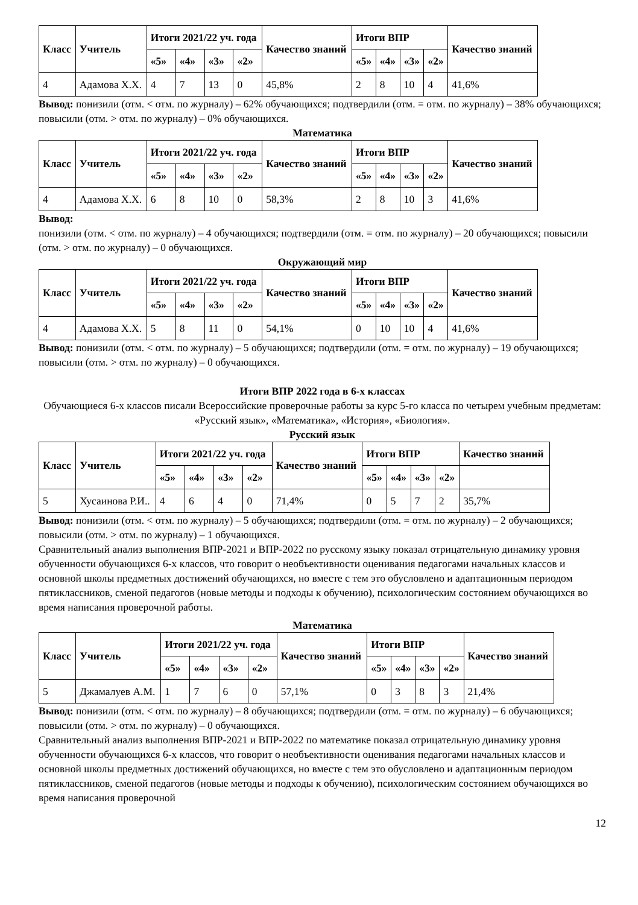| Класс | Учитель | Итоги 2021/22 уч. года | | | | Качество знаний | Итоги ВПР | | | | Качество знаний |
| --- | --- | --- | --- | --- | --- | --- | --- | --- | --- | --- | --- |
| | | «5» | «4» | «3» | «2» | | «5» | «4» | «3» | «2» | |
| 4 | Адамова Х.Х. | 4 | 7 | 13 | 0 | 45,8% | 2 | 8 | 10 | 4 | 41,6% |
Вывод: понизили (отм. < отм. по журналу) – 62% обучающихся; подтвердили (отм. = отм. по журналу) – 38% обучающихся; повысили (отм. > отм. по журналу) – 0% обучающихся.
Математика
| Класс | Учитель | Итоги 2021/22 уч. года | | | | Качество знаний | Итоги ВПР | | | | Качество знаний |
| --- | --- | --- | --- | --- | --- | --- | --- | --- | --- | --- | --- |
| | | «5» | «4» | «3» | «2» | | «5» | «4» | «3» | «2» | |
| 4 | Адамова Х.Х. | 6 | 8 | 10 | 0 | 58,3% | 2 | 8 | 10 | 3 | 41,6% |
Вывод:
понизили (отм. < отм. по журналу) – 4 обучающихся; подтвердили (отм. = отм. по журналу) – 20 обучающихся; повысили (отм. > отм. по журналу) – 0 обучающихся.
Окружающий мир
| Класс | Учитель | Итоги 2021/22 уч. года | | | | Качество знаний | Итоги ВПР | | | | Качество знаний |
| --- | --- | --- | --- | --- | --- | --- | --- | --- | --- | --- | --- |
| | | «5» | «4» | «3» | «2» | | «5» | «4» | «3» | «2» | |
| 4 | Адамова Х.Х. | 5 | 8 | 11 | 0 | 54,1% | 0 | 10 | 10 | 4 | 41,6% |
Вывод: понизили (отм. < отм. по журналу) – 5 обучающихся; подтвердили (отм. = отм. по журналу) – 19 обучающихся; повысили (отм. > отм. по журналу) – 0 обучающихся.
Итоги ВПР 2022 года в 6-х классах
Обучающиеся 6-х классов писали Всероссийские проверочные работы за курс 5-го класса по четырем учебным предметам: «Русский язык», «Математика», «История», «Биология».
Русский язык
| Класс | Учитель | Итоги 2021/22 уч. года | | | | Качество знаний | Итоги ВПР | | | | Качество знаний |
| --- | --- | --- | --- | --- | --- | --- | --- | --- | --- | --- | --- |
| | | «5» | «4» | «3» | «2» | | «5» | «4» | «3» | «2» | |
| 5 | Хусаинова Р.И.. | 4 | 6 | 4 | 0 | 71,4% | 0 | 5 | 7 | 2 | 35,7% |
Вывод: понизили (отм. < отм. по журналу) – 5 обучающихся; подтвердили (отм. = отм. по журналу) – 2 обучающихся; повысили (отм. > отм. по журналу) – 1 обучающихся.
Сравнительный анализ выполнения ВПР-2021 и ВПР-2022 по русскому языку показал отрицательную динамику уровня обученности обучающихся 6-х классов, что говорит о необъективности оценивания педагогами начальных классов и основной школы предметных достижений обучающихся, но вместе с тем это обусловлено и адаптационным периодом пятиклассников, сменой педагогов (новые методы и подходы к обучению), психологическим состоянием обучающихся во время написания проверочной работы.
Математика
| Класс | Учитель | Итоги 2021/22 уч. года | | | | Качество знаний | Итоги ВПР | | | | Качество знаний |
| --- | --- | --- | --- | --- | --- | --- | --- | --- | --- | --- | --- |
| | | «5» | «4» | «3» | «2» | | «5» | «4» | «3» | «2» | |
| 5 | Джамалуев А.М. | 1 | 7 | 6 | 0 | 57,1% | 0 | 3 | 8 | 3 | 21,4% |
Вывод: понизили (отм. < отм. по журналу) – 8 обучающихся; подтвердили (отм. = отм. по журналу) – 6 обучающихся; повысили (отм. > отм. по журналу) – 0 обучающихся.
Сравнительный анализ выполнения ВПР-2021 и ВПР-2022 по математике показал отрицательную динамику уровня обученности обучающихся 6-х классов, что говорит о необъективности оценивания педагогами начальных классов и основной школы предметных достижений обучающихся, но вместе с тем это обусловлено и адаптационным периодом пятиклассников, сменой педагогов (новые методы и подходы к обучению), психологическим состоянием обучающихся во время написания проверочной
12